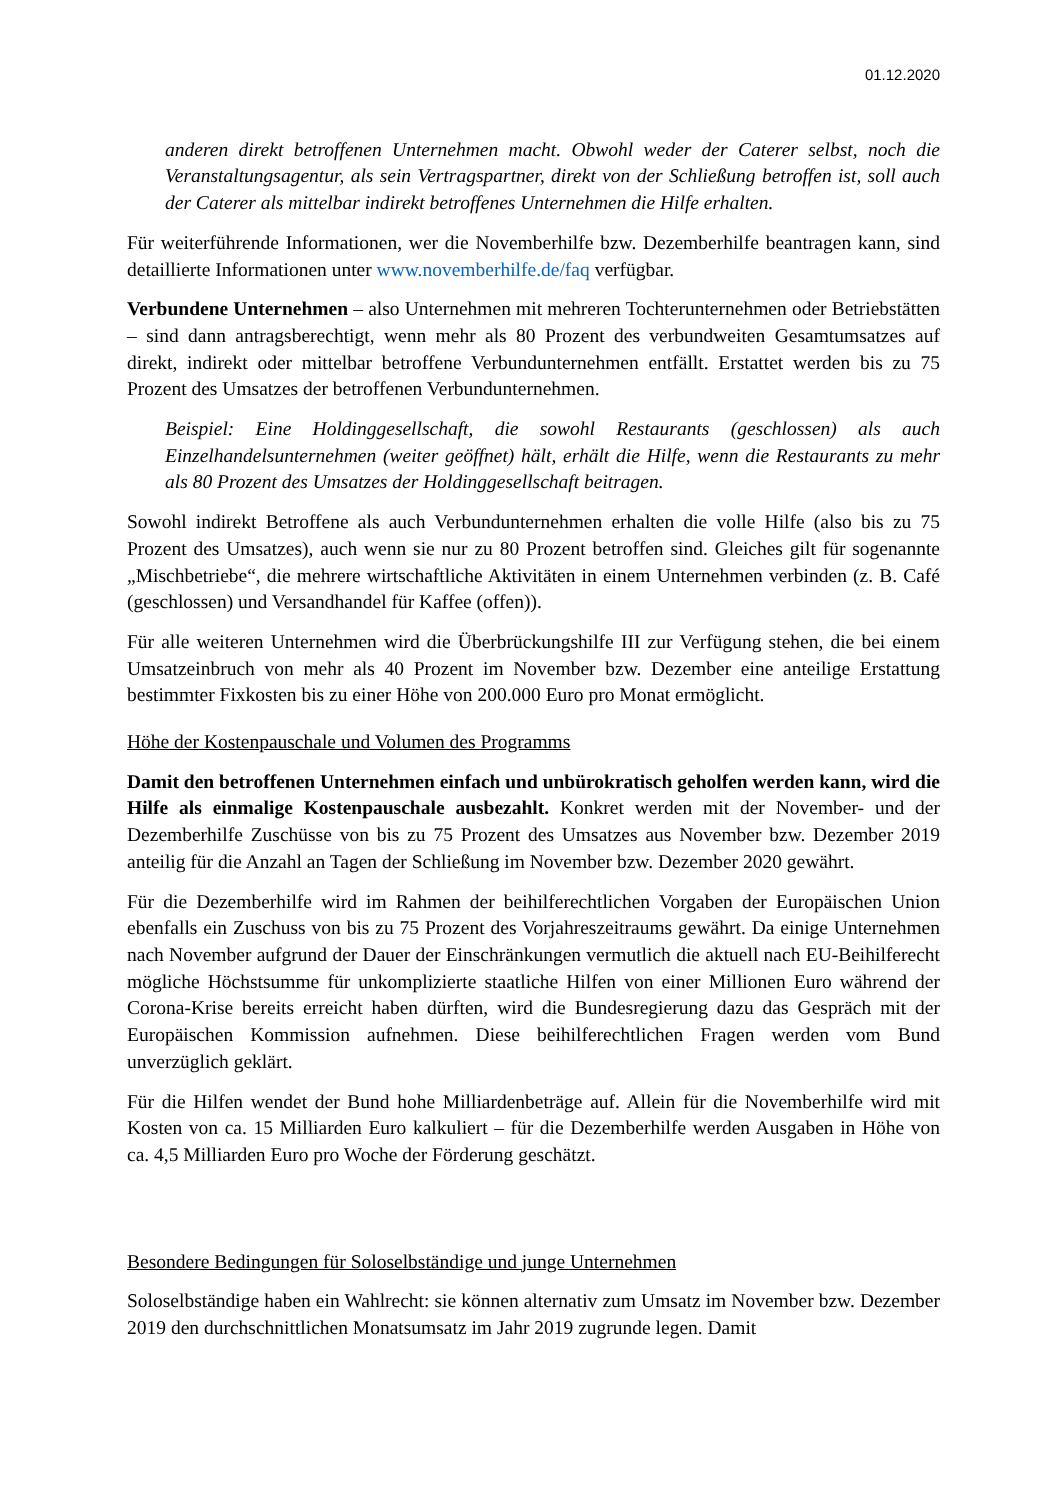01.12.2020
anderen direkt betroffenen Unternehmen macht. Obwohl weder der Caterer selbst, noch die Veranstaltungsagentur, als sein Vertragspartner, direkt von der Schließung betroffen ist, soll auch der Caterer als mittelbar indirekt betroffenes Unternehmen die Hilfe erhalten.
Für weiterführende Informationen, wer die Novemberhilfe bzw. Dezemberhilfe beantragen kann, sind detaillierte Informationen unter www.novemberhilfe.de/faq verfügbar.
Verbundene Unternehmen – also Unternehmen mit mehreren Tochterunternehmen oder Betriebstätten – sind dann antragsberechtigt, wenn mehr als 80 Prozent des verbundweiten Gesamtumsatzes auf direkt, indirekt oder mittelbar betroffene Verbundunternehmen entfällt. Erstattet werden bis zu 75 Prozent des Umsatzes der betroffenen Verbundunternehmen.
Beispiel: Eine Holdinggesellschaft, die sowohl Restaurants (geschlossen) als auch Einzelhandelsunternehmen (weiter geöffnet) hält, erhält die Hilfe, wenn die Restaurants zu mehr als 80 Prozent des Umsatzes der Holdinggesellschaft beitragen.
Sowohl indirekt Betroffene als auch Verbundunternehmen erhalten die volle Hilfe (also bis zu 75 Prozent des Umsatzes), auch wenn sie nur zu 80 Prozent betroffen sind. Gleiches gilt für sogenannte „Mischbetriebe“, die mehrere wirtschaftliche Aktivitäten in einem Unternehmen verbinden (z. B. Café (geschlossen) und Versandhandel für Kaffee (offen)).
Für alle weiteren Unternehmen wird die Überbrückungshilfe III zur Verfügung stehen, die bei einem Umsatzeinbruch von mehr als 40 Prozent im November bzw. Dezember eine anteilige Erstattung bestimmter Fixkosten bis zu einer Höhe von 200.000 Euro pro Monat ermöglicht.
Höhe der Kostenpauschale und Volumen des Programms
Damit den betroffenen Unternehmen einfach und unbürokratisch geholfen werden kann, wird die Hilfe als einmalige Kostenpauschale ausbezahlt. Konkret werden mit der November- und der Dezemberhilfe Zuschüsse von bis zu 75 Prozent des Umsatzes aus November bzw. Dezember 2019 anteilig für die Anzahl an Tagen der Schließung im November bzw. Dezember 2020 gewährt.
Für die Dezemberhilfe wird im Rahmen der beihilferechtlichen Vorgaben der Europäischen Union ebenfalls ein Zuschuss von bis zu 75 Prozent des Vorjahreszeitraums gewährt. Da einige Unternehmen nach November aufgrund der Dauer der Einschränkungen vermutlich die aktuell nach EU-Beihilferecht mögliche Höchstsumme für unkomplizierte staatliche Hilfen von einer Millionen Euro während der Corona-Krise bereits erreicht haben dürften, wird die Bundesregierung dazu das Gespräch mit der Europäischen Kommission aufnehmen. Diese beihilferechtlichen Fragen werden vom Bund unverzüglich geklärt.
Für die Hilfen wendet der Bund hohe Milliardenbeträge auf. Allein für die Novemberhilfe wird mit Kosten von ca. 15 Milliarden Euro kalkuliert – für die Dezemberhilfe werden Ausgaben in Höhe von ca. 4,5 Milliarden Euro pro Woche der Förderung geschätzt.
Besondere Bedingungen für Soloselbständige und junge Unternehmen
Soloselbständige haben ein Wahlrecht: sie können alternativ zum Umsatz im November bzw. Dezember 2019 den durchschnittlichen Monatsumsatz im Jahr 2019 zugrunde legen. Damit